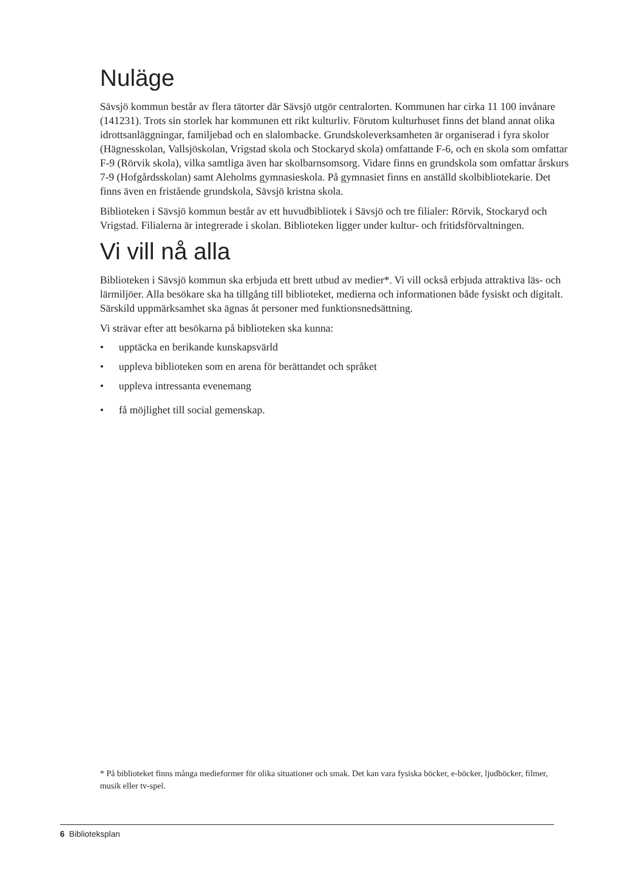Nuläge
Sävsjö kommun består av flera tätorter där Sävsjö utgör centralorten. Kommunen har cirka 11 100 invånare (141231). Trots sin storlek har kommunen ett rikt kulturliv. Förutom kulturhuset finns det bland annat olika idrottsanläggningar, familjebad och en slalombacke. Grundskoleverksamheten är organiserad i fyra skolor (Hägnesskolan, Vallsjöskolan, Vrigstad skola och Stockaryd skola) omfattande F-6, och en skola som omfattar F-9 (Rörvik skola), vilka samtliga även har skolbarnsomsorg. Vidare finns en grundskola som omfattar årskurs 7-9 (Hofgårdsskolan) samt Aleholms gymnasieskola. På gymnasiet finns en anställd skolbibliotekarie. Det finns även en fristående grundskola, Sävsjö kristna skola.
Biblioteken i Sävsjö kommun består av ett huvudbibliotek i Sävsjö och tre filialer: Rörvik, Stockaryd och Vrigstad. Filialerna är integrerade i skolan. Biblioteken ligger under kultur- och fritidsförvaltningen.
Vi vill nå alla
Biblioteken i Sävsjö kommun ska erbjuda ett brett utbud av medier*. Vi vill också erbjuda attraktiva läs- och lärmiljöer. Alla besökare ska ha tillgång till biblioteket, medierna och informationen både fysiskt och digitalt. Särskild uppmärksamhet ska ägnas åt personer med funktionsnedsättning.
Vi strävar efter att besökarna på biblioteken ska kunna:
• upptäcka en berikande kunskapsvärld
• uppleva biblioteken som en arena för berättandet och språket
• uppleva intressanta evenemang
• få möjlighet till social gemenskap.
* På biblioteket finns många medieformer för olika situationer och smak. Det kan vara fysiska böcker, e-böcker, ljudböcker, filmer, musik eller tv-spel.
6 Biblioteksplan